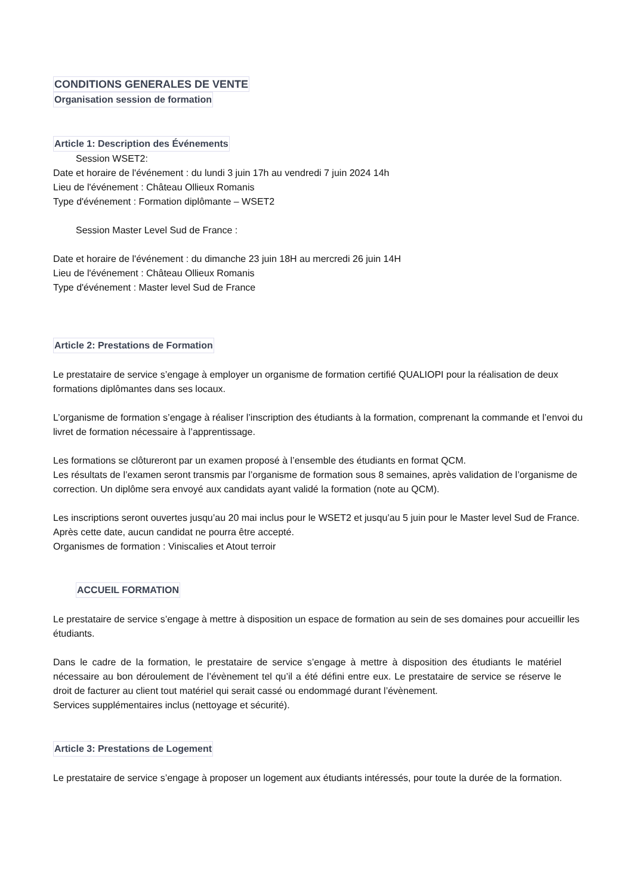CONDITIONS GENERALES DE VENTE
Organisation session de formation
Article 1: Description des Événements
Session WSET2:
Date et horaire de l'événement : du lundi 3 juin 17h au vendredi 7 juin 2024 14h
Lieu de l'événement : Château Ollieux Romanis
Type d'événement : Formation diplômante – WSET2
Session Master Level Sud de France :
Date et horaire de l'événement : du dimanche 23 juin 18H au mercredi 26 juin 14H
Lieu de l'événement : Château Ollieux Romanis
Type d'événement : Master level Sud de France
Article 2: Prestations de Formation
Le prestataire de service s’engage à employer un organisme de formation certifié QUALIOPI pour la réalisation de deux formations diplômantes dans ses locaux.
L’organisme de formation s’engage à réaliser l’inscription des étudiants à la formation, comprenant la commande et l’envoi du livret de formation nécessaire à l’apprentissage.
Les formations se clôtureront par un examen proposé à l’ensemble des étudiants en format QCM.
Les résultats de l’examen seront transmis par l’organisme de formation sous 8 semaines, après validation de l’organisme de correction. Un diplôme sera envoyé aux candidats ayant validé la formation (note au QCM).
Les inscriptions seront ouvertes jusqu’au 20 mai inclus pour le WSET2 et jusqu’au 5 juin pour le Master level Sud de France. Après cette date, aucun candidat ne pourra être accepté.
Organismes de formation : Viniscalies et Atout terroir
ACCUEIL FORMATION
Le prestataire de service s’engage à mettre à disposition un espace de formation au sein de ses domaines pour accueillir les étudiants.
Dans le cadre de la formation, le prestataire de service s’engage à mettre à disposition des étudiants le matériel nécessaire au bon déroulement de l’évènement tel qu’il a été défini entre eux. Le prestataire de service se réserve le droit de facturer au client tout matériel qui serait cassé ou endommagé durant l’évènement.
Services supplémentaires inclus (nettoyage et sécurité).
Article 3: Prestations de Logement
Le prestataire de service s’engage à proposer un logement aux étudiants intéressés, pour toute la durée de la formation.